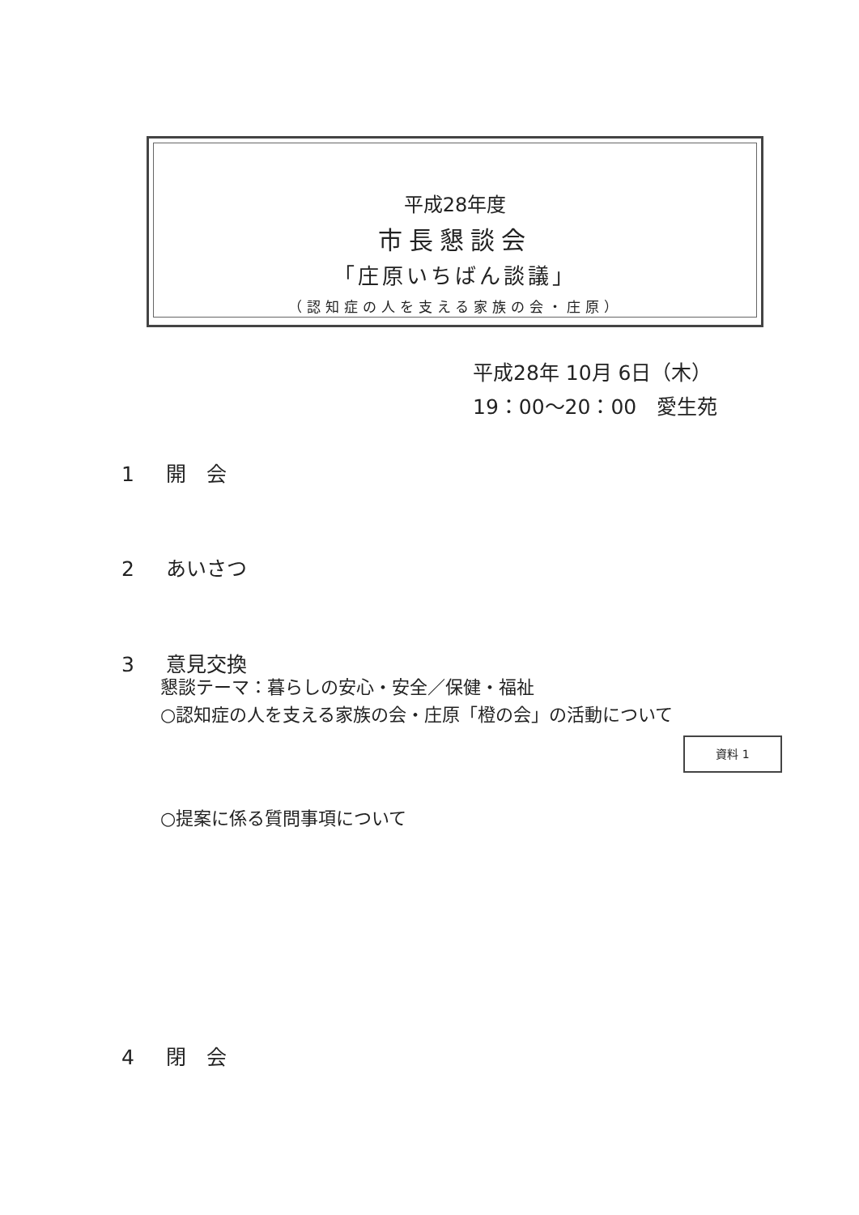平成28年度
市長懇談会
「庄原いちばん談議」
（認知症の人を支える家族の会・庄原）
平成28年 10月 6日（木）
19：00〜20：00　愛生苑
1 開　会
2 あいさつ
3 意見交換
懇談テーマ：暮らしの安心・安全／保健・福祉
○認知症の人を支える家族の会・庄原「橙の会」の活動について
資料 1
○提案に係る質問事項について
4 閉　会